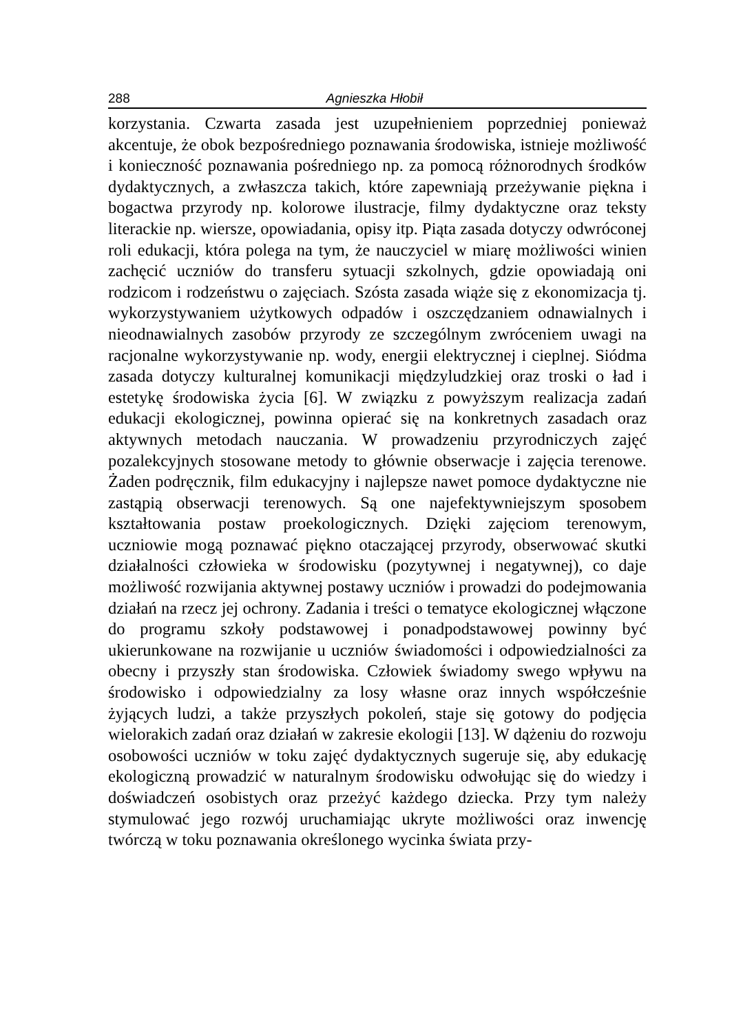288 Agnieszka Hłobił
korzystania. Czwarta zasada jest uzupełnieniem poprzedniej ponieważ akcentuje, że obok bezpośredniego poznawania środowiska, istnieje możliwość i konieczność poznawania pośredniego np. za pomocą różnorodnych środków dydaktycznych, a zwłaszcza takich, które zapewniają przeżywanie piękna i bogactwa przyrody np. kolorowe ilustracje, filmy dydaktyczne oraz teksty literackie np. wiersze, opowiadania, opisy itp. Piąta zasada dotyczy odwróconej roli edukacji, która polega na tym, że nauczyciel w miarę możliwości winien zachęcić uczniów do transferu sytuacji szkolnych, gdzie opowiadają oni rodzicom i rodzeństwu o zajęciach. Szósta zasada wiąże się z ekonomizacja tj. wykorzystywaniem użytkowych odpadów i oszczędzaniem odnawialnych i nieodnawialnych zasobów przyrody ze szczególnym zwróceniem uwagi na racjonalne wykorzystywanie np. wody, energii elektrycznej i cieplnej. Siódma zasada dotyczy kulturalnej komunikacji międzyludzkiej oraz troski o ład i estetykę środowiska życia [6]. W związku z powyższym realizacja zadań edukacji ekologicznej, powinna opierać się na konkretnych zasadach oraz aktywnych metodach nauczania. W prowadzeniu przyrodniczych zajęć pozalekcyjnych stosowane metody to głównie obserwacje i zajęcia terenowe. Żaden podręcznik, film edukacyjny i najlepsze nawet pomoce dydaktyczne nie zastąpią obserwacji terenowych. Są one najefektywniejszym sposobem kształtowania postaw proekologicznych. Dzięki zajęciom terenowym, uczniowie mogą poznawać piękno otaczającej przyrody, obserwować skutki działalności człowieka w środowisku (pozytywnej i negatywnej), co daje możliwość rozwijania aktywnej postawy uczniów i prowadzi do podejmowania działań na rzecz jej ochrony. Zadania i treści o tematyce ekologicznej włączone do programu szkoły podstawowej i ponadpodstawowej powinny być ukierunkowane na rozwijanie u uczniów świadomości i odpowiedzialności za obecny i przyszły stan środowiska. Człowiek świadomy swego wpływu na środowisko i odpowiedzialny za losy własne oraz innych współcześnie żyjących ludzi, a także przyszłych pokoleń, staje się gotowy do podjęcia wielorakich zadań oraz działań w zakresie ekologii [13]. W dążeniu do rozwoju osobowości uczniów w toku zajęć dydaktycznych sugeruje się, aby edukację ekologiczną prowadzić w naturalnym środowisku odwołując się do wiedzy i doświadczeń osobistych oraz przeżyć każdego dziecka. Przy tym należy stymulować jego rozwój uruchamiając ukryte możliwości oraz inwencję twórczą w toku poznawania określonego wycinka świata przy-